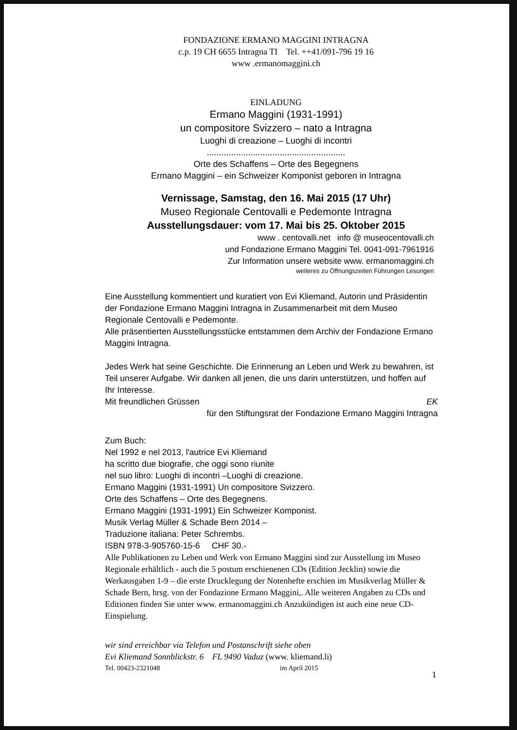FONDAZIONE ERMANO MAGGINI INTRAGNA
c.p. 19 CH 6655 Intragna TI Tel. ++41/091-796 19 16
www .ermanomaggini.ch
EINLADUNG
Ermano Maggini (1931-1991)
un compositore Svizzero – nato a Intragna
Luoghi di creazione – Luoghi di incontri
.........................................................
Orte des Schaffens – Orte des Begegnens
Ermano Maggini – ein Schweizer Komponist geboren in Intragna
Vernissage, Samstag, den 16. Mai 2015 (17 Uhr)
Museo Regionale Centovalli e Pedemonte Intragna
Ausstellungsdauer: vom 17. Mai bis 25. Oktober 2015
www . centovalli.net info @ museocentovalli.ch
und Fondazione Ermano Maggini Tel. 0041-091-7961916
Zur Information unsere website www. ermanomaggini.ch
weiteres zu Öffnungszeiten Führungen Lesungen
Eine Ausstellung kommentiert und kuratiert von Evi Kliemand, Autorin und Präsidentin der Fondazione Ermano Maggini Intragna in Zusammenarbeit mit dem Museo Regionale Centovalli e Pedemonte.
Alle präsentierten Ausstellungsstücke entstammen dem Archiv der Fondazione Ermano Maggini Intragna.
Jedes Werk hat seine Geschichte. Die Erinnerung an Leben und Werk zu bewahren, ist Teil unserer Aufgabe. Wir danken all jenen, die uns darin unterstützen, und hoffen auf Ihr Interesse.
Mit freundlichen Grüssen EK
für den Stiftungsrat der Fondazione Ermano Maggini Intragna
Zum Buch:
Nel 1992 e nel 2013, l'autrice Evi Kliemand
ha scritto due biografie, che oggi sono riunite
nel suo libro: Luoghi di incontri –Luoghi di creazione.
Ermano Maggini (1931-1991) Un compositore Svizzero.
Orte des Schaffens – Orte des Begegnens.
Ermano Maggini (1931-1991) Ein Schweizer Komponist.
Musik Verlag Müller & Schade Bern 2014 –
Traduzione italiana: Peter Schrembs.
ISBN 978-3-905760-15-6 CHF 30.-
Alle Publikationen zu Leben und Werk von Ermano Maggini sind zur Ausstellung im Museo Regionale erhältlich - auch die 5 postum erschienenen CDs (Edition Jecklin) sowie die Werkausgaben 1-9 – die erste Drucklegung der Notenhefte erschien im Musikverlag Müller & Schade Bern, hrsg. von der Fondazione Ermano Maggini,. Alle weiteren Angaben zu CDs und Editionen finden Sie unter www. ermanomaggini.ch Anzukündigen ist auch eine neue CD-Einspielung.
wir sind erreichbar via Telefon und Postanschrift siehe oben
Evi Kliemand Sonnblickstr. 6 FL 9490 Vaduz (www. kliemand.li)
Tel. 00423-2321048 im April 2015
1